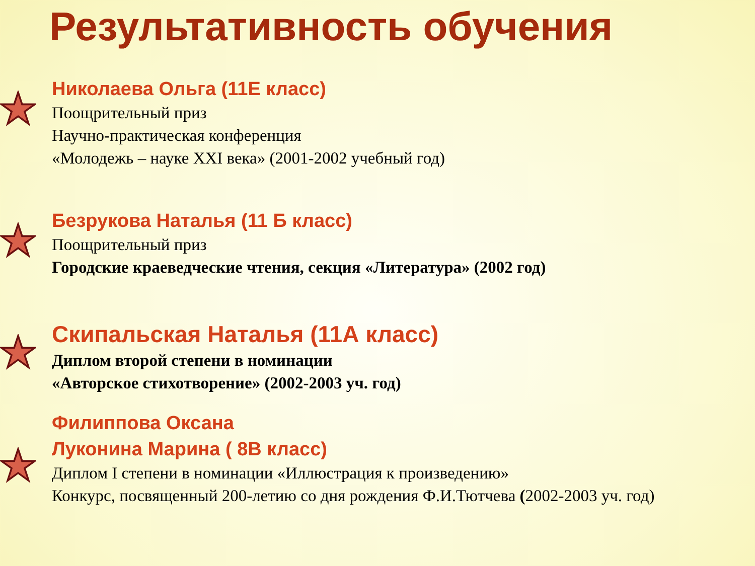Результативность обучения
Николаева Ольга (11Е класс)
Поощрительный приз
Научно-практическая конференция
«Молодежь – науке XXI века» (2001-2002 учебный год)
Безрукова Наталья (11 Б класс)
Поощрительный приз
Городские краеведческие чтения, секция «Литература» (2002 год)
Скипальская Наталья (11А класс)
Диплом второй степени в номинации
«Авторское стихотворение» (2002-2003 уч. год)
Филиппова Оксана
Луконина Марина ( 8В класс)
Диплом I степени в номинации «Иллюстрация к произведению»
Конкурс, посвященный 200-летию со дня рождения Ф.И.Тютчева (2002-2003 уч. год)